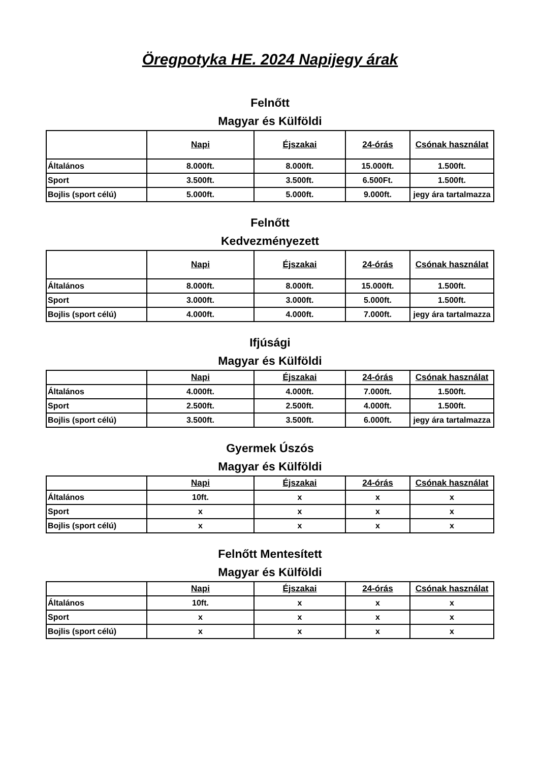Öregpotyka HE. 2024 Napijegy árak
Felnőtt
Magyar és Külföldi
| | Napi | Éjszakai | 24-órás | Csónak használat |
| --- | --- | --- | --- | --- |
| Általános | 8.000ft. | 8.000ft. | 15.000ft. | 1.500ft. |
| Sport | 3.500ft. | 3.500ft. | 6.500Ft. | 1.500ft. |
| Bojlis (sport célú) | 5.000ft. | 5.000ft. | 9.000ft. | jegy ára tartalmazza |
Felnőtt
Kedvezményezett
| | Napi | Éjszakai | 24-órás | Csónak használat |
| --- | --- | --- | --- | --- |
| Általános | 8.000ft. | 8.000ft. | 15.000ft. | 1.500ft. |
| Sport | 3.000ft. | 3.000ft. | 5.000ft. | 1.500ft. |
| Bojlis (sport célú) | 4.000ft. | 4.000ft. | 7.000ft. | jegy ára tartalmazza |
Ifjúsági
Magyar és Külföldi
| | Napi | Éjszakai | 24-órás | Csónak használat |
| --- | --- | --- | --- | --- |
| Általános | 4.000ft. | 4.000ft. | 7.000ft. | 1.500ft. |
| Sport | 2.500ft. | 2.500ft. | 4.000ft. | 1.500ft. |
| Bojlis (sport célú) | 3.500ft. | 3.500ft. | 6.000ft. | jegy ára tartalmazza |
Gyermek Úszós
Magyar és Külföldi
| | Napi | Éjszakai | 24-órás | Csónak használat |
| --- | --- | --- | --- | --- |
| Általános | 10ft. | x | x | x |
| Sport | x | x | x | x |
| Bojlis (sport célú) | x | x | x | x |
Felnőtt Mentesített
Magyar és Külföldi
| | Napi | Éjszakai | 24-órás | Csónak használat |
| --- | --- | --- | --- | --- |
| Általános | 10ft. | x | x | x |
| Sport | x | x | x | x |
| Bojlis (sport célú) | x | x | x | x |